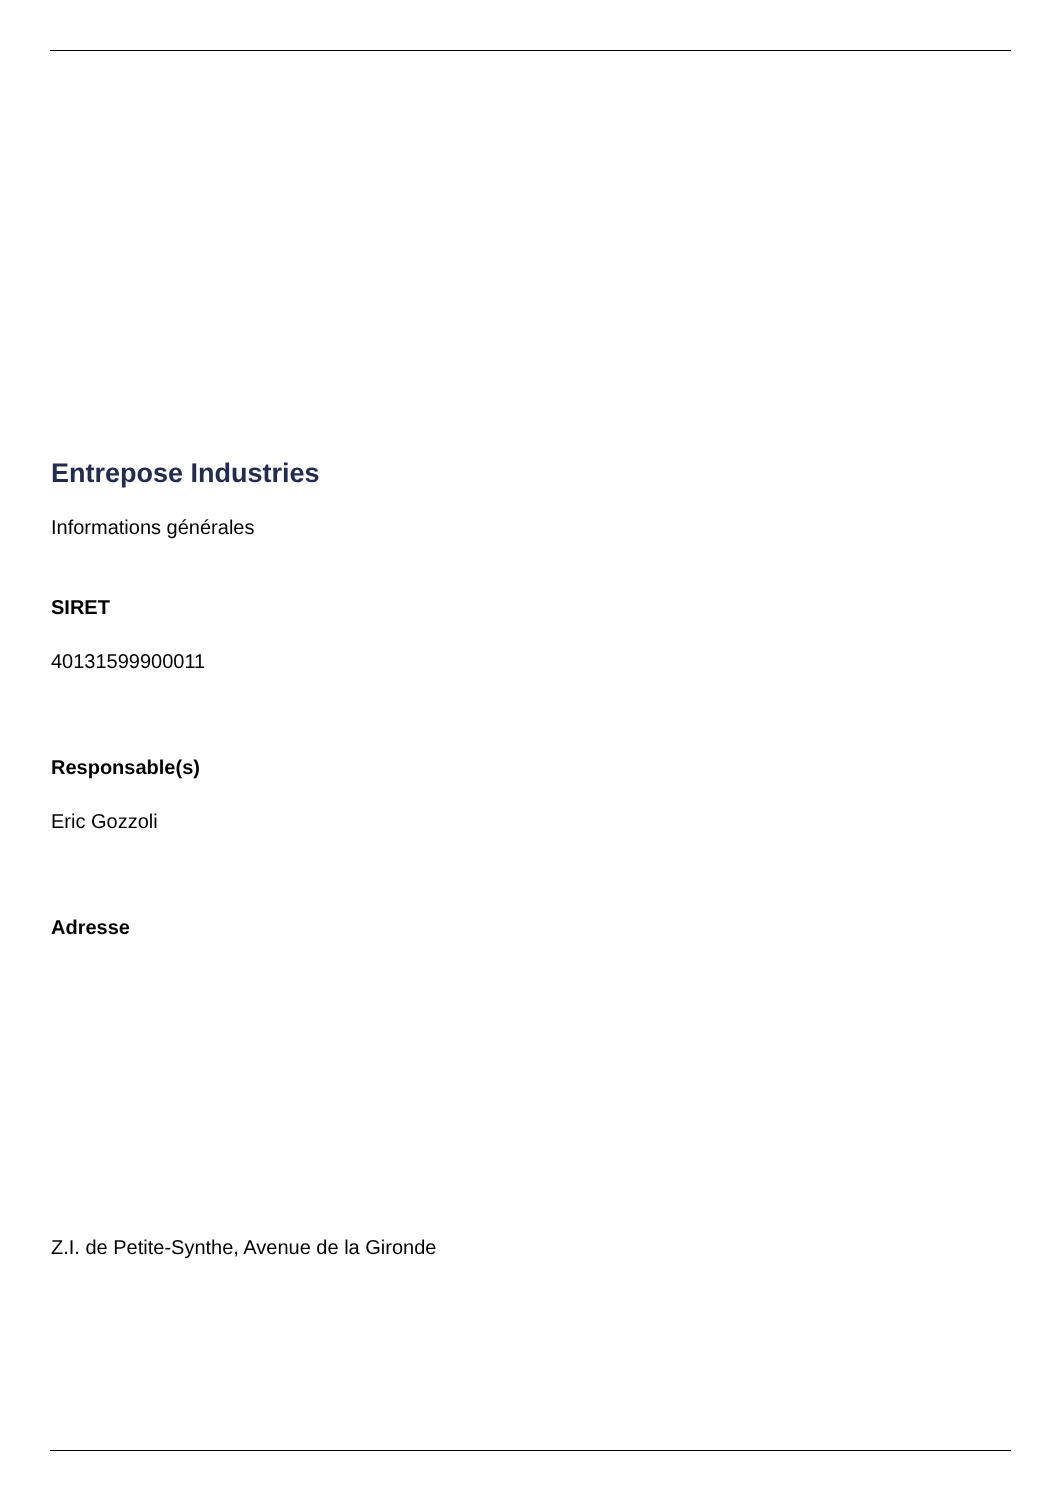Entrepose Industries
Informations générales
SIRET
40131599900011
Responsable(s)
Eric Gozzoli
Adresse
Z.I. de Petite-Synthe, Avenue de la Gironde